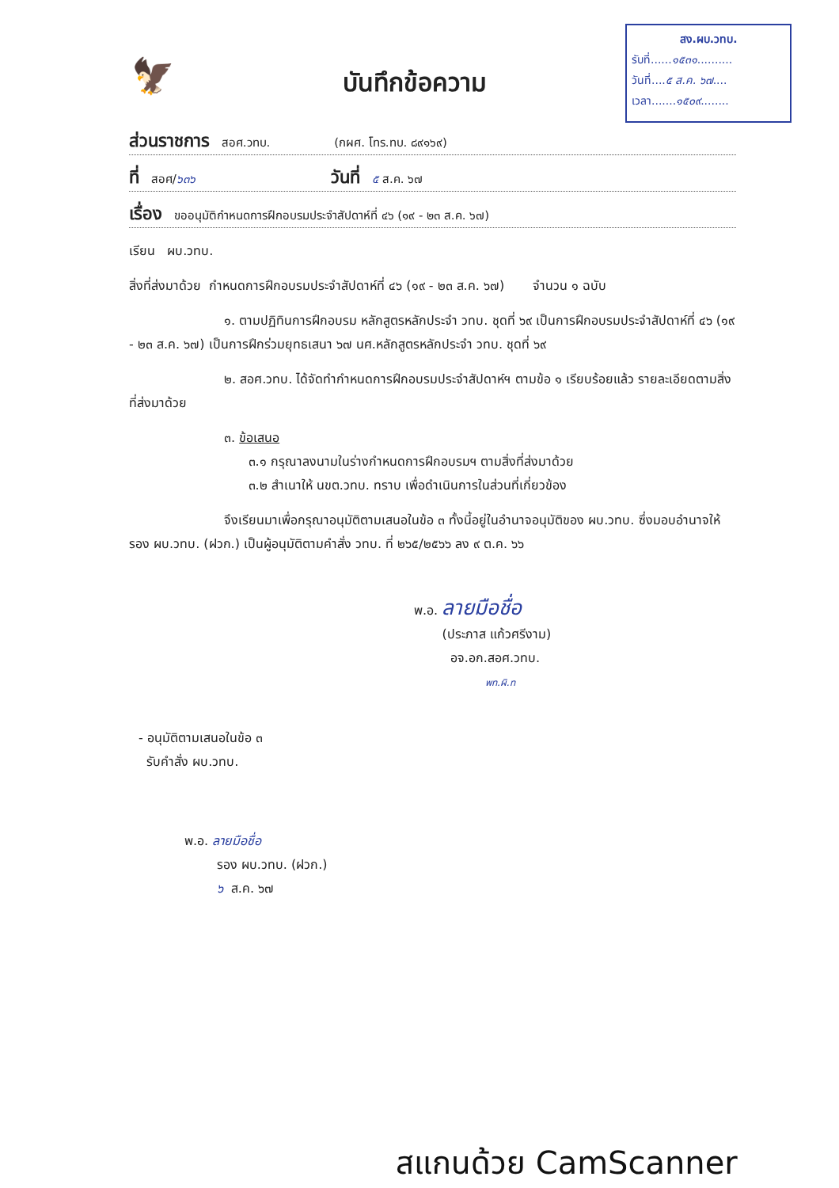สง.ผบ.วทบ.
รับที่......๑๕๓๑..........
วันที่....๕ ส.ค. ๖๗....
เวลา.......๑๕๐๙........
🦅
บันทึกข้อความ
ส่วนราชการ สอศ.วทบ. (กผศ. โทร.ทบ. ๘๙๑๖๙)
ที่ สอศ/๖๓๖ วันที่ ๕ ส.ค. ๖๗
เรื่อง ขออนุมัติกำหนดการฝึกอบรมประจำสัปดาห์ที่ ๔๖ (๑๙ - ๒๓ ส.ค. ๖๗)
เรียน ผบ.วทบ.
สิ่งที่ส่งมาด้วย กำหนดการฝึกอบรมประจำสัปดาห์ที่ ๔๖ (๑๙ - ๒๓ ส.ค. ๖๗) จำนวน ๑ ฉบับ
๑. ตามปฏิทินการฝึกอบรม หลักสูตรหลักประจำ วทบ. ชุดที่ ๖๙ เป็นการฝึกอบรมประจำสัปดาห์ที่ ๔๖ (๑๙ - ๒๓ ส.ค. ๖๗) เป็นการฝึกร่วมยุทธเสนา ๖๗ นศ.หลักสูตรหลักประจำ วทบ. ชุดที่ ๖๙
๒. สอศ.วทบ. ได้จัดทำกำหนดการฝึกอบรมประจำสัปดาห์ฯ ตามข้อ ๑ เรียบร้อยแล้ว รายละเอียดตามสิ่งที่ส่งมาด้วย
๓. ข้อเสนอ
๓.๑ กรุณาลงนามในร่างกำหนดการฝึกอบรมฯ ตามสิ่งที่ส่งมาด้วย
๓.๒ สำเนาให้ นขต.วทบ. ทราบ เพื่อดำเนินการในส่วนที่เกี่ยวข้อง
จึงเรียนมาเพื่อกรุณาอนุมัติตามเสนอในข้อ ๓ ทั้งนี้อยู่ในอำนาจอนุมัติของ ผบ.วทบ. ซึ่งมอบอำนาจให้ รอง ผบ.วทบ. (ฝวก.) เป็นผู้อนุมัติตามคำสั่ง วทบ. ที่ ๒๖๕/๒๕๖๖ ลง ๙ ต.ค. ๖๖
พ.อ. ลายมือชื่อ
(ประภาส แก้วศรีงาม)
อจ.อก.สอศ.วทบ.
พท.ผิ.ท
- อนุมัติตามเสนอในข้อ ๓
รับคำสั่ง ผบ.วทบ.
พ.อ. ลายมือชื่อ
รอง ผบ.วทบ. (ฝวก.)
๖ ส.ค. ๖๗
สแกนด้วย CamScanner